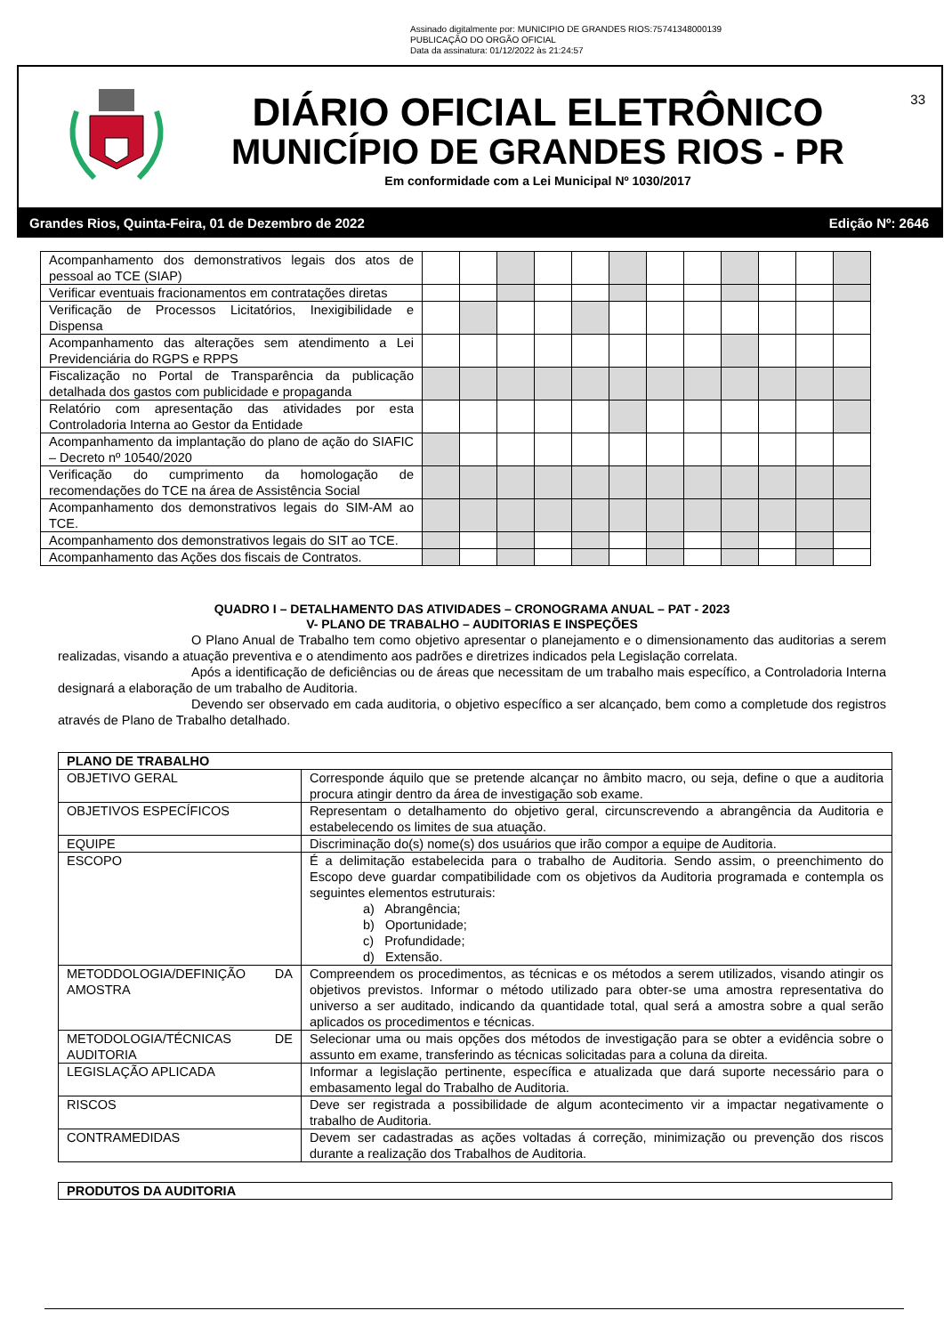Assinado digitalmente por: MUNICIPIO DE GRANDES RIOS:75741348000139
PUBLICAÇÃO DO ORGÃO OFICIAL
Data da assinatura: 01/12/2022 às 21:24:57
33
DIÁRIO OFICIAL ELETRÔNICO
MUNICÍPIO DE GRANDES RIOS - PR
Em conformidade com a Lei Municipal Nº 1030/2017
Grandes Rios, Quinta-Feira, 01 de Dezembro de 2022 Edição Nº: 2646
| Acompanhamento dos demonstrativos legais dos atos de pessoal ao TCE (SIAP) | | | | | | | | | | | | |
| Verificar eventuais fracionamentos em contratações diretas | | | | | | | | | | | | |
| Verificação de Processos Licitatórios, Inexigibilidade e Dispensa | | | | | | | | | | | | |
| Acompanhamento das alterações sem atendimento a Lei Previdenciária do RGPS e RPPS | | | | | | | | | | | | |
| Fiscalização no Portal de Transparência da publicação detalhada dos gastos com publicidade e propaganda | | | | | | | | | | | | |
| Relatório com apresentação das atividades por esta Controladoria Interna ao Gestor da Entidade | | | | | | | | | | | | |
| Acompanhamento da implantação do plano de ação do SIAFIC – Decreto nº 10540/2020 | | | | | | | | | | | | |
| Verificação do cumprimento da homologação de recomendações do TCE na área de Assistência Social | | | | | | | | | | | | |
| Acompanhamento dos demonstrativos legais do SIM-AM ao TCE. | | | | | | | | | | | | |
| Acompanhamento dos demonstrativos legais do SIT ao TCE. | | | | | | | | | | | | |
| Acompanhamento das Ações dos fiscais de Contratos. | | | | | | | | | | | | |
QUADRO I – DETALHAMENTO DAS ATIVIDADES – CRONOGRAMA ANUAL – PAT - 2023
V- PLANO DE TRABALHO – AUDITORIAS E INSPEÇÕES
O Plano Anual de Trabalho tem como objetivo apresentar o planejamento e o dimensionamento das auditorias a serem realizadas, visando a atuação preventiva e o atendimento aos padrões e diretrizes indicados pela Legislação correlata.
Após a identificação de deficiências ou de áreas que necessitam de um trabalho mais específico, a Controladoria Interna designará a elaboração de um trabalho de Auditoria.
Devendo ser observado em cada auditoria, o objetivo específico a ser alcançado, bem como a completude dos registros através de Plano de Trabalho detalhado.
| PLANO DE TRABALHO | |
| --- | --- |
| OBJETIVO GERAL | Corresponde áquilo que se pretende alcançar no âmbito macro, ou seja, define o que a auditoria procura atingir dentro da área de investigação sob exame. |
| OBJETIVOS ESPECÍFICOS | Representam o detalhamento do objetivo geral, circunscrevendo a abrangência da Auditoria e estabelecendo os limites de sua atuação. |
| EQUIPE | Discriminação do(s) nome(s) dos usuários que irão compor a equipe de Auditoria. |
| ESCOPO | É a delimitação estabelecida para o trabalho de Auditoria. Sendo assim, o preenchimento do Escopo deve guardar compatibilidade com os objetivos da Auditoria programada e contempla os seguintes elementos estruturais: a) Abrangência; b) Oportunidade; c) Profundidade; d) Extensão. |
| METODDOLOGIA/DEFINIÇÃO DA AMOSTRA | Compreendem os procedimentos, as técnicas e os métodos a serem utilizados, visando atingir os objetivos previstos. Informar o método utilizado para obter-se uma amostra representativa do universo a ser auditado, indicando da quantidade total, qual será a amostra sobre a qual serão aplicados os procedimentos e técnicas. |
| METODOLOGIA/TÉCNICAS DE AUDITORIA | Selecionar uma ou mais opções dos métodos de investigação para se obter a evidência sobre o assunto em exame, transferindo as técnicas solicitadas para a coluna da direita. |
| LEGISLAÇÃO APLICADA | Informar a legislação pertinente, específica e atualizada que dará suporte necessário para o embasamento legal do Trabalho de Auditoria. |
| RISCOS | Deve ser registrada a possibilidade de algum acontecimento vir a impactar negativamente o trabalho de Auditoria. |
| CONTRAMEDIDAS | Devem ser cadastradas as ações voltadas á correção, minimização ou prevenção dos riscos durante a realização dos Trabalhos de Auditoria. |
| PRODUTOS DA AUDITORIA |
| --- |